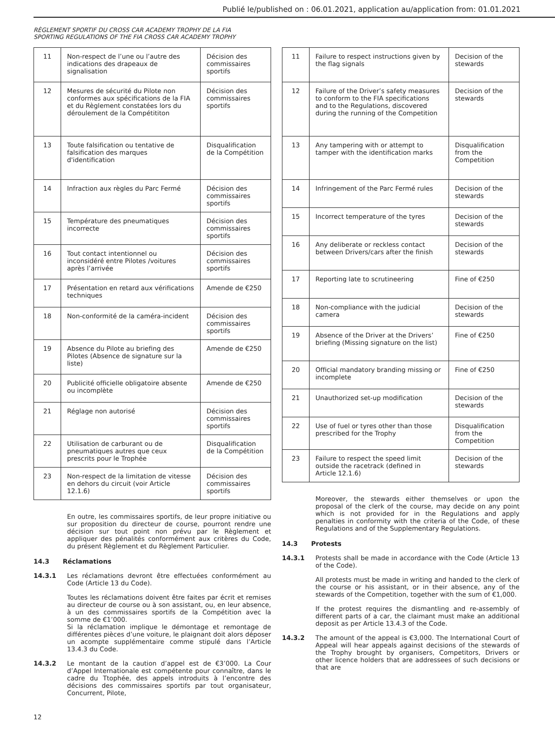Publié le/published on : 06.01.2021, application au/application from: 01.01.2021
RÈGLEMENT SPORTIF DU CROSS CAR ACADEMY TROPHY DE LA FIA
SPORTING REGULATIONS OF THE FIA CROSS CAR ACADEMY TROPHY
| 11 | Non-respect de l’une ou l’autre des indications des drapeaux de signalisation | Décision des commissaires sportifs |
| 12 | Mesures de sécurité du Pilote non conformes aux spécifications de la FIA et du Règlement constatées lors du déroulement de la Compétititon | Décision des commissaires sportifs |
| 13 | Toute falsification ou tentative de falsification des marques d'identification | Disqualification de la Compétition |
| 14 | Infraction aux règles du Parc Fermé | Décision des commissaires sportifs |
| 15 | Température des pneumatiques incorrecte | Décision des commissaires sportifs |
| 16 | Tout contact intentionnel ou inconsidéré entre Pilotes /voitures après l’arrivée | Décision des commissaires sportifs |
| 17 | Présentation en retard aux vérifications techniques | Amende de €250 |
| 18 | Non-conformité de la caméra-incident | Décision des commissaires sportifs |
| 19 | Absence du Pilote au briefing des Pilotes (Absence de signature sur la liste) | Amende de €250 |
| 20 | Publicité officielle obligatoire absente ou incomplète | Amende de €250 |
| 21 | Réglage non autorisé | Décision des commissaires sportifs |
| 22 | Utilisation de carburant ou de pneumatiques autres que ceux prescrits pour le Trophée | Disqualification de la Compétition |
| 23 | Non-respect de la limitation de vitesse en dehors du circuit (voir Article 12.1.6) | Décision des commissaires sportifs |
En outre, les commissaires sportifs, de leur propre initiative ou sur proposition du directeur de course, pourront rendre une décision sur tout point non prévu par le Règlement et appliquer des pénalités conformément aux critères du Code, du présent Règlement et du Règlement Particulier.
14.3 Réclamations
14.3.1
Les réclamations devront être effectuées conformément au Code (Article 13 du Code).
Toutes les réclamations doivent être faites par écrit et remises au directeur de course ou à son assistant, ou, en leur absence, à un des commissaires sportifs de la Compétition avec la somme de €1’000.
Si la réclamation implique le démontage et remontage de différentes pièces d’une voiture, le plaignant doit alors déposer un acompte supplémentaire comme stipulé dans l’Article 13.4.3 du Code.
14.3.2
Le montant de la caution d’appel est de €3’000. La Cour d’Appel Internationale est compétente pour connaître, dans le cadre du Ttophée, des appels introduits à l’encontre des décisions des commissaires sportifs par tout organisateur, Concurrent, Pilote,
| 11 | Failure to respect instructions given by the flag signals | Decision of the stewards |
| 12 | Failure of the Driver’s safety measures to conform to the FIA specifications and to the Regulations, discovered during the running of the Competition | Decision of the stewards |
| 13 | Any tampering with or attempt to tamper with the identification marks | Disqualification from the Competition |
| 14 | Infringement of the Parc Fermé rules | Decision of the stewards |
| 15 | Incorrect temperature of the tyres | Decision of the stewards |
| 16 | Any deliberate or reckless contact between Drivers/cars after the finish | Decision of the stewards |
| 17 | Reporting late to scrutineering | Fine of €250 |
| 18 | Non-compliance with the judicial camera | Decision of the stewards |
| 19 | Absence of the Driver at the Drivers’ briefing (Missing signature on the list) | Fine of €250 |
| 20 | Official mandatory branding missing or incomplete | Fine of €250 |
| 21 | Unauthorized set-up modification | Decision of the stewards |
| 22 | Use of fuel or tyres other than those prescribed for the Trophy | Disqualification from the Competition |
| 23 | Failure to respect the speed limit outside the racetrack (defined in Article 12.1.6) | Decision of the stewards |
Moreover, the stewards either themselves or upon the proposal of the clerk of the course, may decide on any point which is not provided for in the Regulations and apply penalties in conformity with the criteria of the Code, of these Regulations and of the Supplementary Regulations.
14.3 Protests
14.3.1
Protests shall be made in accordance with the Code (Article 13 of the Code).
All protests must be made in writing and handed to the clerk of the course or his assistant, or in their absence, any of the stewards of the Competition, together with the sum of €1,000.
If the protest requires the dismantling and re-assembly of different parts of a car, the claimant must make an additional deposit as per Article 13.4.3 of the Code.
14.3.2
The amount of the appeal is €3,000. The International Court of Appeal will hear appeals against decisions of the stewards of the Trophy brought by organisers, Competitors, Drivers or other licence holders that are addressees of such decisions or that are
12